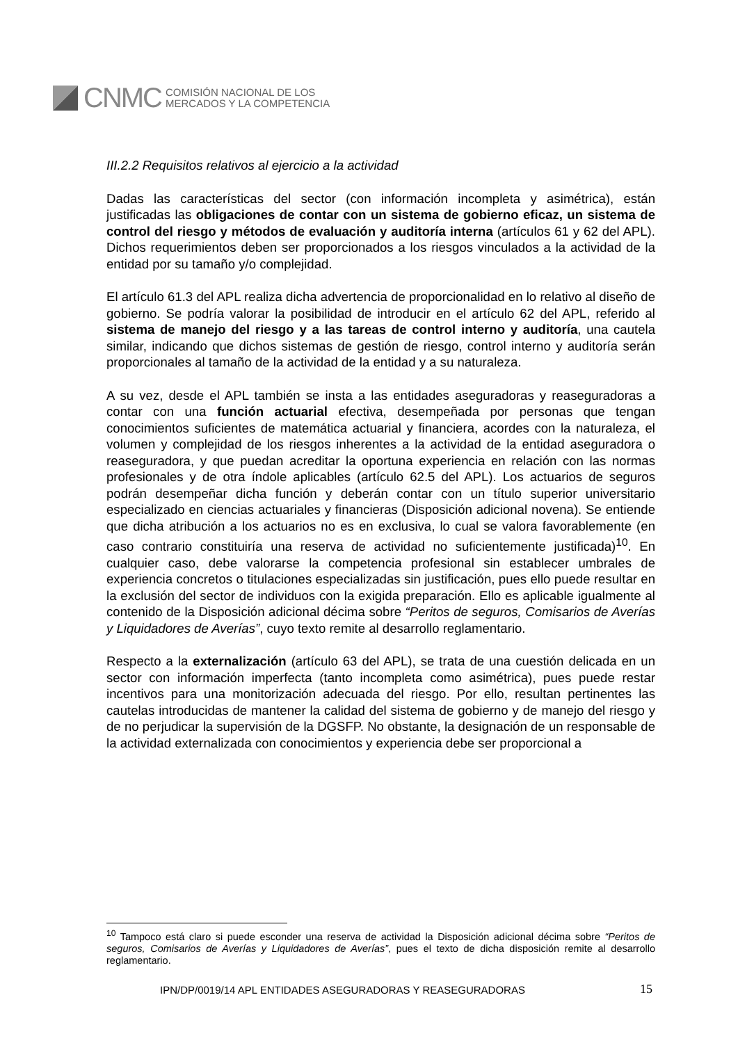CNMC
COMISIÓN NACIONAL DE LOS
MERCADOS Y LA COMPETENCIA
III.2.2 Requisitos relativos al ejercicio a la actividad
Dadas las características del sector (con información incompleta y asimétrica), están justificadas las obligaciones de contar con un sistema de gobierno eficaz, un sistema de control del riesgo y métodos de evaluación y auditoría interna (artículos 61 y 62 del APL). Dichos requerimientos deben ser proporcionados a los riesgos vinculados a la actividad de la entidad por su tamaño y/o complejidad.
El artículo 61.3 del APL realiza dicha advertencia de proporcionalidad en lo relativo al diseño de gobierno. Se podría valorar la posibilidad de introducir en el artículo 62 del APL, referido al sistema de manejo del riesgo y a las tareas de control interno y auditoría, una cautela similar, indicando que dichos sistemas de gestión de riesgo, control interno y auditoría serán proporcionales al tamaño de la actividad de la entidad y a su naturaleza.
A su vez, desde el APL también se insta a las entidades aseguradoras y reaseguradoras a contar con una función actuarial efectiva, desempeñada por personas que tengan conocimientos suficientes de matemática actuarial y financiera, acordes con la naturaleza, el volumen y complejidad de los riesgos inherentes a la actividad de la entidad aseguradora o reaseguradora, y que puedan acreditar la oportuna experiencia en relación con las normas profesionales y de otra índole aplicables (artículo 62.5 del APL). Los actuarios de seguros podrán desempeñar dicha función y deberán contar con un título superior universitario especializado en ciencias actuariales y financieras (Disposición adicional novena). Se entiende que dicha atribución a los actuarios no es en exclusiva, lo cual se valora favorablemente (en caso contrario constituiría una reserva de actividad no suficientemente justificada)<sup>10</sup>. En cualquier caso, debe valorarse la competencia profesional sin establecer umbrales de experiencia concretos o titulaciones especializadas sin justificación, pues ello puede resultar en la exclusión del sector de individuos con la exigida preparación. Ello es aplicable igualmente al contenido de la Disposición adicional décima sobre “Peritos de seguros, Comisarios de Averías y Liquidadores de Averías”, cuyo texto remite al desarrollo reglamentario.
Respecto a la externalización (artículo 63 del APL), se trata de una cuestión delicada en un sector con información imperfecta (tanto incompleta como asimétrica), pues puede restar incentivos para una monitorización adecuada del riesgo. Por ello, resultan pertinentes las cautelas introducidas de mantener la calidad del sistema de gobierno y de manejo del riesgo y de no perjudicar la supervisión de la DGSFP. No obstante, la designación de un responsable de la actividad externalizada con conocimientos y experiencia debe ser proporcional a
<sup>10</sup> Tampoco está claro si puede esconder una reserva de actividad la Disposición adicional décima sobre “Peritos de seguros, Comisarios de Averías y Liquidadores de Averías”, pues el texto de dicha disposición remite al desarrollo reglamentario.
IPN/DP/0019/14 APL ENTIDADES ASEGURADORAS Y REASEGURADORAS
15